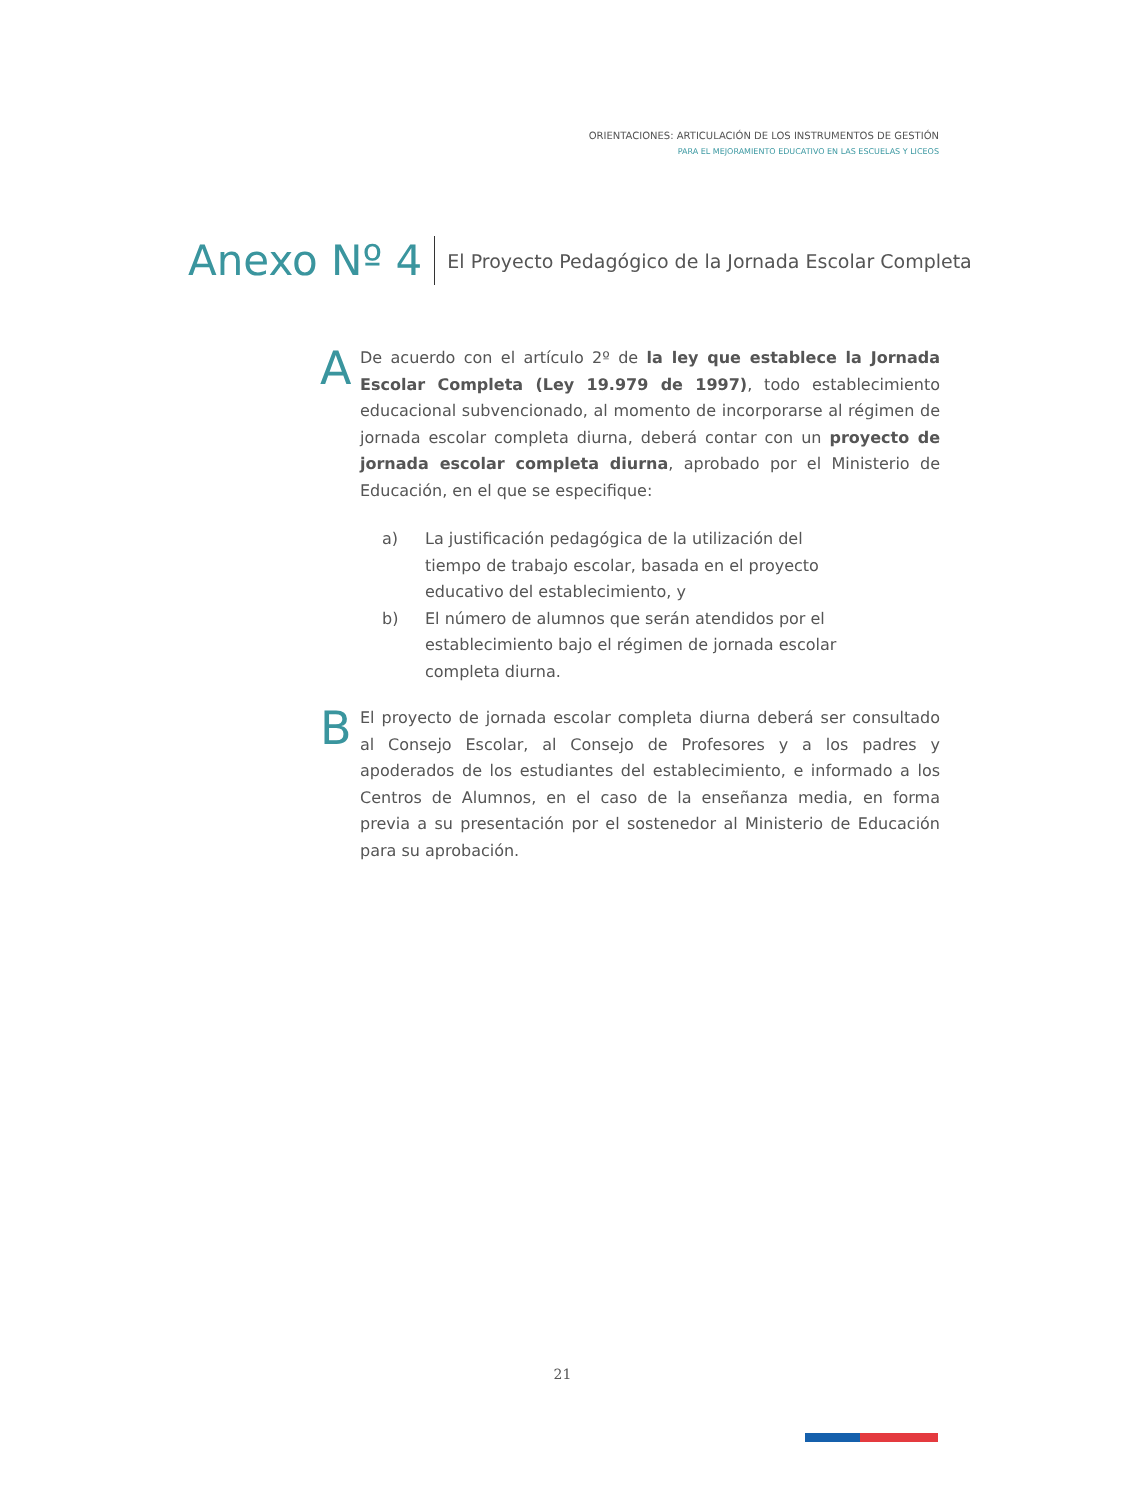ORIENTACIONES: ARTICULACIÓN DE LOS INSTRUMENTOS DE GESTIÓN
PARA EL MEJORAMIENTO EDUCATIVO EN LAS ESCUELAS Y LICEOS
Anexo Nº 4 El Proyecto Pedagógico de la Jornada Escolar Completa
A
De acuerdo con el artículo 2º de la ley que establece la Jornada Escolar Completa (Ley 19.979 de 1997), todo establecimiento educacional subvencionado, al momento de incorporarse al régimen de jornada escolar completa diurna, deberá contar con un proyecto de jornada escolar completa diurna, aprobado por el Ministerio de Educación, en el que se especifique:
a) La justificación pedagógica de la utilización del tiempo de trabajo escolar, basada en el proyecto educativo del establecimiento, y
b) El número de alumnos que serán atendidos por el establecimiento bajo el régimen de jornada escolar completa diurna.
B
El proyecto de jornada escolar completa diurna deberá ser consultado al Consejo Escolar, al Consejo de Profesores y a los padres y apoderados de los estudiantes del establecimiento, e informado a los Centros de Alumnos, en el caso de la enseñanza media, en forma previa a su presentación por el sostenedor al Ministerio de Educación para su aprobación.
21